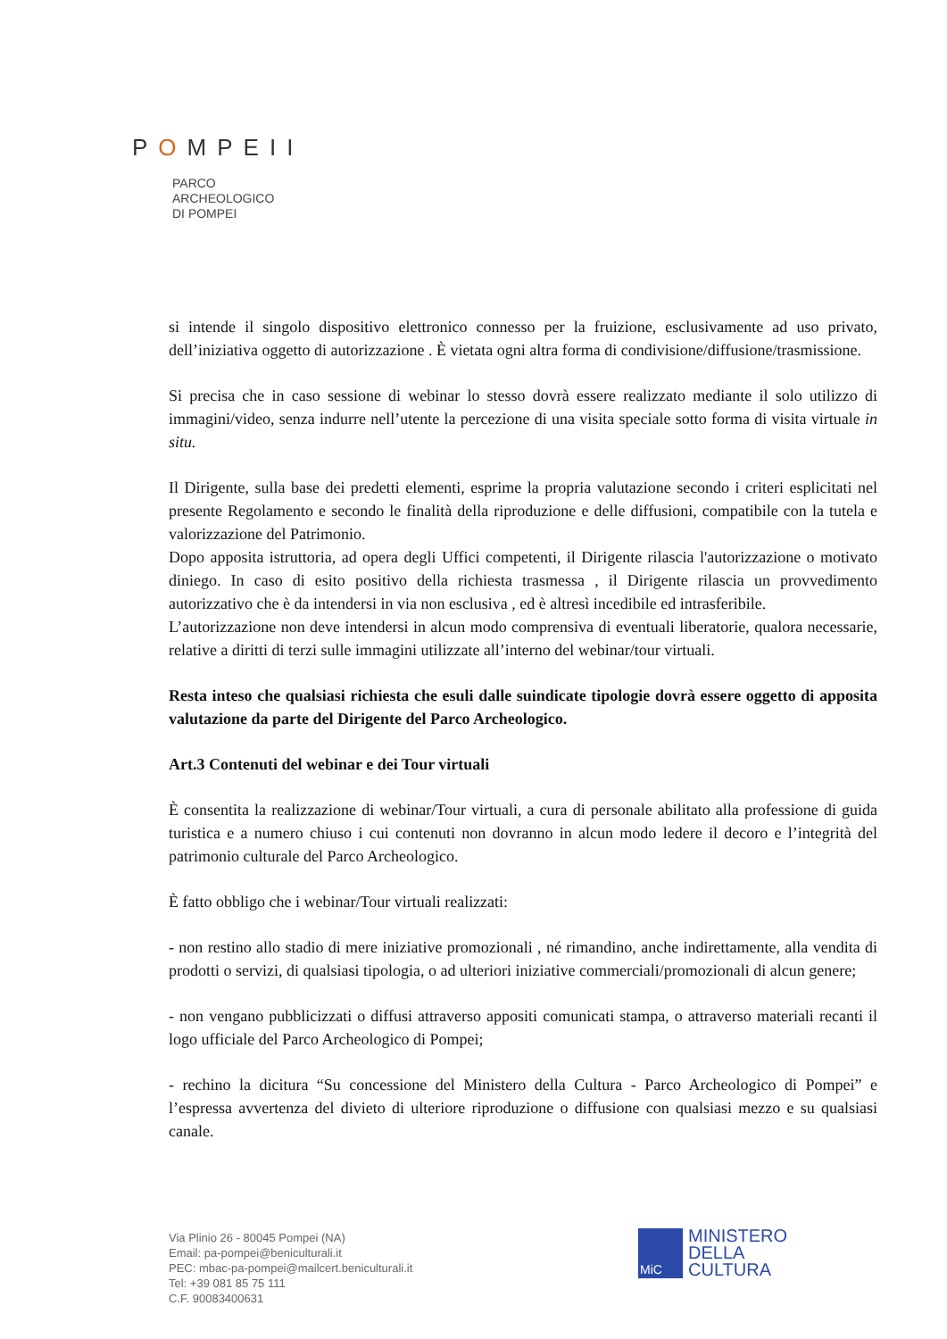POMPEII
PARCO
ARCHEOLOGICO
DI POMPEI
si intende il singolo dispositivo elettronico connesso per la fruizione, esclusivamente ad uso privato, dell’iniziativa oggetto di autorizzazione . È vietata ogni altra forma di condivisione/diffusione/trasmissione.
Si precisa che in caso sessione di webinar lo stesso dovrà essere realizzato mediante il solo utilizzo di immagini/video, senza indurre nell’utente la percezione di una visita speciale sotto forma di visita virtuale in situ.
Il Dirigente, sulla base dei predetti elementi, esprime la propria valutazione secondo i criteri esplicitati nel presente Regolamento e secondo le finalità della riproduzione e delle diffusioni, compatibile con la tutela e valorizzazione del Patrimonio.
Dopo apposita istruttoria, ad opera degli Uffici competenti, il Dirigente rilascia l'autorizzazione o motivato diniego. In caso di esito positivo della richiesta trasmessa , il Dirigente rilascia un provvedimento autorizzativo che è da intendersi in via non esclusiva , ed è altresì incedibile ed intrasferibile.
L’autorizzazione non deve intendersi in alcun modo comprensiva di eventuali liberatorie, qualora necessarie, relative a diritti di terzi sulle immagini utilizzate all’interno del webinar/tour virtuali.
Resta inteso che qualsiasi richiesta che esuli dalle suindicate tipologie dovrà essere oggetto di apposita valutazione da parte del Dirigente del Parco Archeologico.
Art.3 Contenuti del webinar e dei Tour virtuali
È consentita la realizzazione di webinar/Tour virtuali, a cura di personale abilitato alla professione di guida turistica e a numero chiuso i cui contenuti non dovranno in alcun modo ledere il decoro e l’integrità del patrimonio culturale del Parco Archeologico.
È fatto obbligo che i webinar/Tour virtuali realizzati:
- non restino allo stadio di mere iniziative promozionali , né rimandino, anche indirettamente, alla vendita di prodotti o servizi, di qualsiasi tipologia, o ad ulteriori iniziative commerciali/promozionali di alcun genere;
- non vengano pubblicizzati o diffusi attraverso appositi comunicati stampa, o attraverso materiali recanti il logo ufficiale del Parco Archeologico di Pompei;
- rechino la dicitura “Su concessione del Ministero della Cultura - Parco Archeologico di Pompei” e l’espressa avvertenza del divieto di ulteriore riproduzione o diffusione con qualsiasi mezzo e su qualsiasi canale.
Via Plinio 26 - 80045 Pompei (NA)
Email: pa-pompei@beniculturali.it
PEC: mbac-pa-pompei@mailcert.beniculturali.it
Tel: +39 081 85 75 111
C.F. 90083400631
MiC
MINISTERO
DELLA
CULTURA